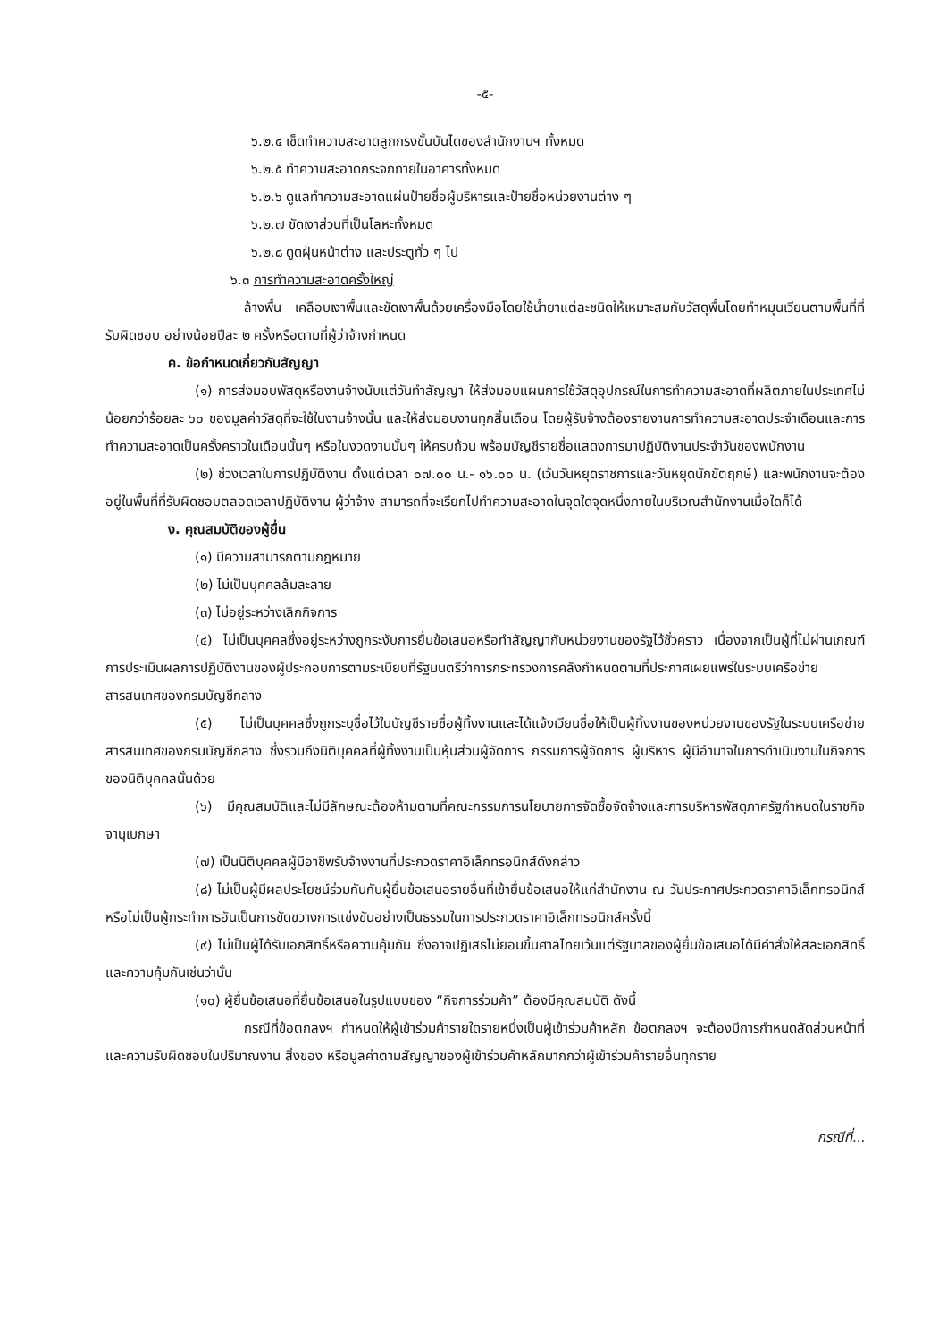-๕-
๖.๒.๔ เช็ดทำความสะอาดลูกกรงขั้นบันไดของสำนักงานฯ ทั้งหมด
๖.๒.๕ ทำความสะอาดกระจกภายในอาคารทั้งหมด
๖.๒.๖ ดูแลทำความสะอาดแผ่นป้ายชื่อผู้บริหารและป้ายชื่อหน่วยงานต่าง ๆ
๖.๒.๗ ขัดเงาส่วนที่เป็นโลหะทั้งหมด
๖.๒.๘ ดูดฝุ่นหน้าต่าง และประตูทั่ว ๆ ไป
๖.๓ การทำความสะอาดครั้งใหญ่
ล้างพื้น เคลือบเงาพื้นและขัดเงาพื้นด้วยเครื่องมือโดยใช้น้ำยาแต่ละชนิดให้เหมาะสมกับวัสดุพื้นโดยทำหมุนเวียนตามพื้นที่ที่รับผิดชอบ อย่างน้อยปีละ ๒ ครั้งหรือตามที่ผู้ว่าจ้างกำหนด
ค. ข้อกำหนดเกี่ยวกับสัญญา
(๑) การส่งมอบพัสดุหรืองานจ้างนับแต่วันทำสัญญา ให้ส่งมอบแผนการใช้วัสดุอุปกรณ์ในการทำความสะอาดที่ผลิตภายในประเทศไม่น้อยกว่าร้อยละ ๖๐ ของมูลค่าวัสดุที่จะใช้ในงานจ้างนั้น และให้ส่งมอบงานทุกสิ้นเดือน โดยผู้รับจ้างต้องรายงานการทำความสะอาดประจำเดือนและการทำความสะอาดเป็นครั้งคราวในเดือนนั้นๆ หรือในงวดงานนั้นๆ ให้ครบถ้วน พร้อมบัญชีรายชื่อแสดงการมาปฏิบัติงานประจำวันของพนักงาน
(๒) ช่วงเวลาในการปฏิบัติงาน ตั้งแต่เวลา ๐๗.๐๐ น.- ๑๖.๐๐ น. (เว้นวันหยุดราชการและวันหยุดนักขัตฤกษ์) และพนักงานจะต้องอยู่ในพื้นที่ที่รับผิดชอบตลอดเวลาปฏิบัติงาน ผู้ว่าจ้าง สามารถที่จะเรียกไปทำความสะอาดในจุดใดจุดหนึ่งภายในบริเวณสำนักงานเมื่อใดก็ได้
ง. คุณสมบัติของผู้ยื่น
(๑) มีความสามารถตามกฎหมาย
(๒) ไม่เป็นบุคคลล้มละลาย
(๓) ไม่อยู่ระหว่างเลิกกิจการ
(๔) ไม่เป็นบุคคลซึ่งอยู่ระหว่างถูกระงับการยื่นข้อเสนอหรือทำสัญญากับหน่วยงานของรัฐไว้ชั่วคราว เนื่องจากเป็นผู้ที่ไม่ผ่านเกณฑ์การประเมินผลการปฏิบัติงานของผู้ประกอบการตามระเบียบที่รัฐมนตรีว่าการกระทรวงการคลังกำหนดตามที่ประกาศเผยแพร่ในระบบเครือข่ายสารสนเทศของกรมบัญชีกลาง
(๕) ไม่เป็นบุคคลซึ่งถูกระบุชื่อไว้ในบัญชีรายชื่อผู้ทิ้งงานและได้แจ้งเวียนชื่อให้เป็นผู้ทิ้งงานของหน่วยงานของรัฐในระบบเครือข่ายสารสนเทศของกรมบัญชีกลาง ซึ่งรวมถึงนิติบุคคลที่ผู้ทิ้งงานเป็นหุ้นส่วนผู้จัดการ กรรมการผู้จัดการ ผู้บริหาร ผู้มีอำนาจในการดำเนินงานในกิจการของนิติบุคคลนั้นด้วย
(๖) มีคุณสมบัติและไม่มีลักษณะต้องห้ามตามที่คณะกรรมการนโยบายการจัดซื้อจัดจ้างและการบริหารพัสดุภาครัฐกำหนดในราชกิจจานุเบกษา
(๗) เป็นนิติบุคคลผู้มีอาชีพรับจ้างงานที่ประกวดราคาอิเล็กทรอนิกส์ดังกล่าว
(๘) ไม่เป็นผู้มีผลประโยชน์ร่วมกันกับผู้ยื่นข้อเสนอรายอื่นที่เข้ายื่นข้อเสนอให้แก่สำนักงาน ณ วันประกาศประกวดราคาอิเล็กทรอนิกส์ หรือไม่เป็นผู้กระทำการอันเป็นการขัดขวางการแข่งขันอย่างเป็นธรรมในการประกวดราคาอิเล็กทรอนิกส์ครั้งนี้
(๙) ไม่เป็นผู้ได้รับเอกสิทธิ์หรือความคุ้มกัน ซึ่งอาจปฏิเสธไม่ยอมขึ้นศาลไทยเว้นแต่รัฐบาลของผู้ยื่นข้อเสนอได้มีคำสั่งให้สละเอกสิทธิ์และความคุ้มกันเช่นว่านั้น
(๑๐) ผู้ยื่นข้อเสนอที่ยื่นข้อเสนอในรูปแบบของ “กิจการร่วมค้า” ต้องมีคุณสมบัติ ดังนี้
กรณีที่ข้อตกลงฯ กำหนดให้ผู้เข้าร่วมค้ารายใดรายหนึ่งเป็นผู้เข้าร่วมค้าหลัก ข้อตกลงฯ จะต้องมีการกำหนดสัดส่วนหน้าที่และความรับผิดชอบในปริมาณงาน สิ่งของ หรือมูลค่าตามสัญญาของผู้เข้าร่วมค้าหลักมากกว่าผู้เข้าร่วมค้ารายอื่นทุกราย
กรณีที่...